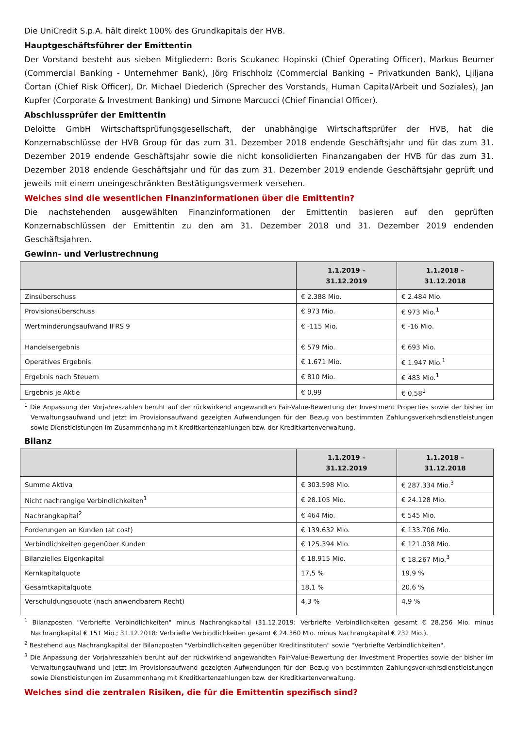Die UniCredit S.p.A. hält direkt 100% des Grundkapitals der HVB.
Hauptgeschäftsführer der Emittentin
Der Vorstand besteht aus sieben Mitgliedern: Boris Scukanec Hopinski (Chief Operating Officer), Markus Beumer (Commercial Banking - Unternehmer Bank), Jörg Frischholz (Commercial Banking – Privatkunden Bank), Ljiljana Čortan (Chief Risk Officer), Dr. Michael Diederich (Sprecher des Vorstands, Human Capital/Arbeit und Soziales), Jan Kupfer (Corporate & Investment Banking) und Simone Marcucci (Chief Financial Officer).
Abschlussprüfer der Emittentin
Deloitte GmbH Wirtschaftsprüfungsgesellschaft, der unabhängige Wirtschaftsprüfer der HVB, hat die Konzernabschlüsse der HVB Group für das zum 31. Dezember 2018 endende Geschäftsjahr und für das zum 31. Dezember 2019 endende Geschäftsjahr sowie die nicht konsolidierten Finanzangaben der HVB für das zum 31. Dezember 2018 endende Geschäftsjahr und für das zum 31. Dezember 2019 endende Geschäftsjahr geprüft und jeweils mit einem uneingeschränkten Bestätigungsvermerk versehen.
Welches sind die wesentlichen Finanzinformationen über die Emittentin?
Die nachstehenden ausgewählten Finanzinformationen der Emittentin basieren auf den geprüften Konzernabschlüssen der Emittentin zu den am 31. Dezember 2018 und 31. Dezember 2019 endenden Geschäftsjahren.
Gewinn- und Verlustrechnung
| | 1.1.2019 – 31.12.2019 | 1.1.2018 – 31.12.2018 |
| --- | --- | --- |
| Zinsüberschuss | € 2.388 Mio. | € 2.484 Mio. |
| Provisionsüberschuss | € 973 Mio. | € 973 Mio.<sup>1</sup> |
| Wertminderungsaufwand IFRS 9 | € -115 Mio. | € -16 Mio. |
| Handelsergebnis | € 579 Mio. | € 693 Mio. |
| Operatives Ergebnis | € 1.671 Mio. | € 1.947 Mio.<sup>1</sup> |
| Ergebnis nach Steuern | € 810 Mio. | € 483 Mio.<sup>1</sup> |
| Ergebnis je Aktie | € 0,99 | € 0,58<sup>1</sup> |
<sup>1</sup> Die Anpassung der Vorjahreszahlen beruht auf der rückwirkend angewandten Fair-Value-Bewertung der Investment Properties sowie der bisher im Verwaltungsaufwand und jetzt im Provisionsaufwand gezeigten Aufwendungen für den Bezug von bestimmten Zahlungsverkehrsdienstleistungen sowie Dienstleistungen im Zusammenhang mit Kreditkartenzahlungen bzw. der Kreditkartenverwaltung.
Bilanz
| | 1.1.2019 – 31.12.2019 | 1.1.2018 – 31.12.2018 |
| --- | --- | --- |
| Summe Aktiva | € 303.598 Mio. | € 287.334 Mio.<sup>3</sup> |
| Nicht nachrangige Verbindlichkeiten<sup>1</sup> | € 28.105 Mio. | € 24.128 Mio. |
| Nachrangkapital<sup>2</sup> | € 464 Mio. | € 545 Mio. |
| Forderungen an Kunden (at cost) | € 139.632 Mio. | € 133.706 Mio. |
| Verbindlichkeiten gegenüber Kunden | € 125.394 Mio. | € 121.038 Mio. |
| Bilanzielles Eigenkapital | € 18.915 Mio. | € 18.267 Mio.<sup>3</sup> |
| Kernkapitalquote | 17,5 % | 19,9 % |
| Gesamtkapitalquote | 18,1 % | 20,6 % |
| Verschuldungsquote (nach anwendbarem Recht) | 4,3 % | 4,9 % |
<sup>1</sup> Bilanzposten "Verbriefte Verbindlichkeiten" minus Nachrangkapital (31.12.2019: Verbriefte Verbindlichkeiten gesamt € 28.256 Mio. minus Nachrangkapital € 151 Mio.; 31.12.2018: Verbriefte Verbindlichkeiten gesamt € 24.360 Mio. minus Nachrangkapital € 232 Mio.).
<sup>2</sup> Bestehend aus Nachrangkapital der Bilanzposten "Verbindlichkeiten gegenüber Kreditinstituten" sowie "Verbriefte Verbindlichkeiten".
<sup>3</sup> Die Anpassung der Vorjahreszahlen beruht auf der rückwirkend angewandten Fair-Value-Bewertung der Investment Properties sowie der bisher im Verwaltungsaufwand und jetzt im Provisionsaufwand gezeigten Aufwendungen für den Bezug von bestimmten Zahlungsverkehrsdienstleistungen sowie Dienstleistungen im Zusammenhang mit Kreditkartenzahlungen bzw. der Kreditkartenverwaltung.
Welches sind die zentralen Risiken, die für die Emittentin spezifisch sind?